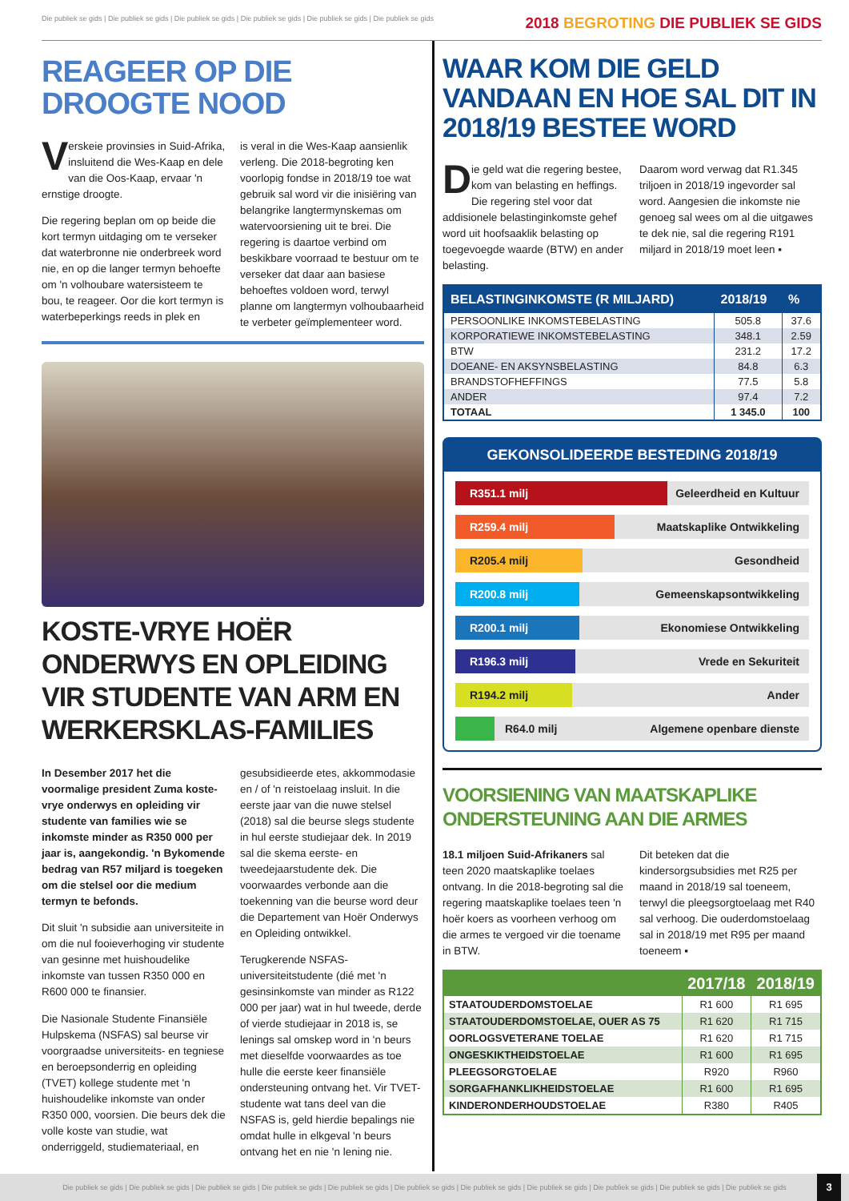Die publiek se gids | Die publiek se gids | Die publiek se gids | Die publiek se gids | Die publiek se gids | Die publiek se gids
2018 BEGROTING DIE PUBLIEK SE GIDS
REAGEER OP DIE DROOGTE NOOD
Verskeie provinsies in Suid-Afrika, insluitend die Wes-Kaap en dele van die Oos-Kaap, ervaar 'n ernstige droogte.
Die regering beplan om op beide die kort termyn uitdaging om te verseker dat waterbronne nie onderbreek word nie, en op die langer termyn behoefte om 'n volhoubare watersisteem te bou, te reageer. Oor die kort termyn is waterbeperkings reeds in plek en
is veral in die Wes-Kaap aansienlik verleng. Die 2018-begroting ken voorlopig fondse in 2018/19 toe wat gebruik sal word vir die inisiëring van belangrike langtermynskemas om watervoorsiening uit te brei. Die regering is daartoe verbind om beskikbare voorraad te bestuur om te verseker dat daar aan basiese behoeftes voldoen word, terwyl planne om langtermyn volhoubaarheid te verbeter geïmplementeer word.
KOSTE-VRYE HOËR ONDERWYS EN OPLEIDING VIR STUDENTE VAN ARM EN WERKERSKLAS-FAMILIES
In Desember 2017 het die voormalige president Zuma koste-vrye onderwys en opleiding vir studente van families wie se inkomste minder as R350 000 per jaar is, aangekondig. 'n Bykomende bedrag van R57 miljard is toegeken om die stelsel oor die medium termyn te befonds.
Dit sluit 'n subsidie aan universiteite in om die nul fooieverhoging vir studente van gesinne met huishoudelike inkomste van tussen R350 000 en R600 000 te finansier.
Die Nasionale Studente Finansiële Hulpskema (NSFAS) sal beurse vir voorgraadse universiteits- en tegniese en beroepsonderrig en opleiding (TVET) kollege studente met 'n huishoudelike inkomste van onder R350 000, voorsien. Die beurs dek die volle koste van studie, wat onderriggeld, studiemateriaal, en
gesubsidieerde etes, akkommodasie en / of 'n reistoelaag insluit. In die eerste jaar van die nuwe stelsel (2018) sal die beurse slegs studente in hul eerste studiejaar dek. In 2019 sal die skema eerste- en tweedejaarstudente dek. Die voorwaardes verbonde aan die toekenning van die beurse word deur die Departement van Hoër Onderwys en Opleiding ontwikkel.
Terugkerende NSFAS-universiteitstudente (dié met 'n gesinsinkomste van minder as R122 000 per jaar) wat in hul tweede, derde of vierde studiejaar in 2018 is, se lenings sal omskep word in 'n beurs met dieselfde voorwaardes as toe hulle die eerste keer finansiële ondersteuning ontvang het. Vir TVET-studente wat tans deel van die NSFAS is, geld hierdie bepalings nie omdat hulle in elkgeval 'n beurs ontvang het en nie 'n lening nie.
WAAR KOM DIE GELD VANDAAN EN HOE SAL DIT IN 2018/19 BESTEE WORD
Die geld wat die regering bestee, kom van belasting en heffings. Die regering stel voor dat addisionele belastinginkomste gehef word uit hoofsaaklik belasting op toegevoegde waarde (BTW) en ander belasting.
Daarom word verwag dat R1.345 triljoen in 2018/19 ingevorder sal word. Aangesien die inkomste nie genoeg sal wees om al die uitgawes te dek nie, sal die regering R191 miljard in 2018/19 moet leen ▪
| BELASTINGINKOMSTE (R MILJARD) | 2018/19 | % |
| --- | --- | --- |
| PERSOONLIKE INKOMSTEBELASTING | 505.8 | 37.6 |
| KORPORATIEWE INKOMSTEBELASTING | 348.1 | 2.59 |
| BTW | 231.2 | 17.2 |
| DOEANE- EN AKSYNSBELASTING | 84.8 | 6.3 |
| BRANDSTOFHEFFINGS | 77.5 | 5.8 |
| ANDER | 97.4 | 7.2 |
| TOTAAL | 1 345.0 | 100 |
GEKONSOLIDEERDE BESTEDING 2018/19
R351.1 milj Geleerdheid en Kultuur
R259.4 milj Maatskaplike Ontwikkeling
R205.4 milj Gesondheid
R200.8 milj Gemeenskapsontwikkeling
R200.1 milj Ekonomiese Ontwikkeling
R196.3 milj Vrede en Sekuriteit
R194.2 milj Ander
R64.0 milj Algemene openbare dienste
VOORSIENING VAN MAATSKAPLIKE ONDERSTEUNING AAN DIE ARMES
18.1 miljoen Suid-Afrikaners sal teen 2020 maatskaplike toelaes ontvang. In die 2018-begroting sal die regering maatskaplike toelaes teen 'n hoër koers as voorheen verhoog om die armes te vergoed vir die toename in BTW.
Dit beteken dat die kindersorgsubsidies met R25 per maand in 2018/19 sal toeneem, terwyl die pleegsorgtoelaag met R40 sal verhoog. Die ouderdomstoelaag sal in 2018/19 met R95 per maand toeneem ▪
| | 2017/18 | 2018/19 |
| --- | --- | --- |
| STAATOUDERDOMSTOELAE | R1 600 | R1 695 |
| STAATOUDERDOMSTOELAE, OUER AS 75 | R1 620 | R1 715 |
| OORLOGSVETERANE TOELAE | R1 620 | R1 715 |
| ONGESKIKTHEIDSTOELAE | R1 600 | R1 695 |
| PLEEGSORGTOELAE | R920 | R960 |
| SORGAFHANKLIKHEIDSTOELAE | R1 600 | R1 695 |
| KINDERONDERHOUDSTOELAE | R380 | R405 |
Die publiek se gids | Die publiek se gids | Die publiek se gids | Die publiek se gids | Die publiek se gids | Die publiek se gids | Die publiek se gids | Die publiek se gids | Die publiek se gids | Die publiek se gids | Die publiek se gids 3